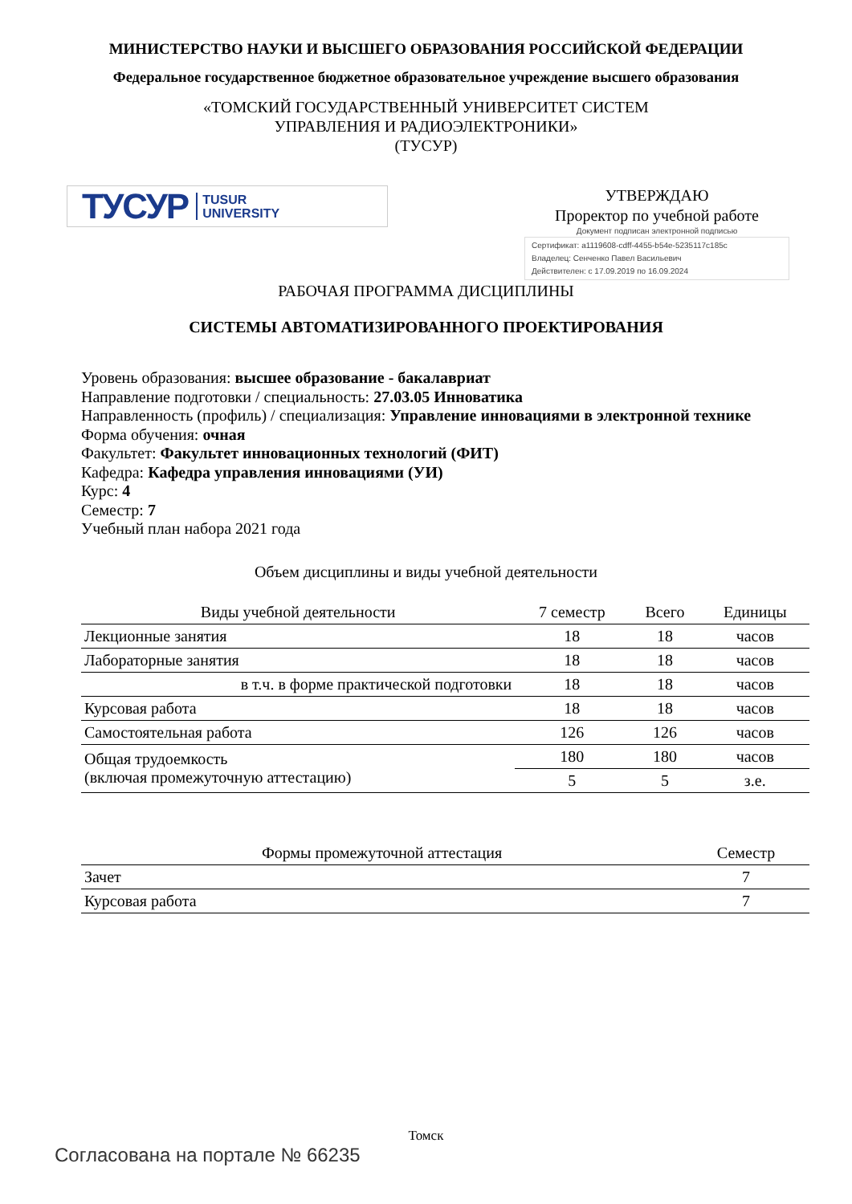МИНИСТЕРСТВО НАУКИ И ВЫСШЕГО ОБРАЗОВАНИЯ РОССИЙСКОЙ ФЕДЕРАЦИИ
Федеральное государственное бюджетное образовательное учреждение высшего образования
«ТОМСКИЙ ГОСУДАРСТВЕННЫЙ УНИВЕРСИТЕТ СИСТЕМ
УПРАВЛЕНИЯ И РАДИОЭЛЕКТРОНИКИ»
(ТУСУР)
ТУСУР TUSUR
UNIVERSITY
УТВЕРЖДАЮ
Проректор по учебной работе
Документ подписан электронной подписью
Сертификат: a1119608-cdff-4455-b54e-5235117c185c
Владелец: Сенченко Павел Васильевич
Действителен: с 17.09.2019 по 16.09.2024
РАБОЧАЯ ПРОГРАММА ДИСЦИПЛИНЫ
СИСТЕМЫ АВТОМАТИЗИРОВАННОГО ПРОЕКТИРОВАНИЯ
Уровень образования: высшее образование - бакалавриат
Направление подготовки / специальность: 27.03.05 Инноватика
Направленность (профиль) / специализация: Управление инновациями в электронной технике
Форма обучения: очная
Факультет: Факультет инновационных технологий (ФИТ)
Кафедра: Кафедра управления инновациями (УИ)
Курс: 4
Семестр: 7
Учебный план набора 2021 года
Объем дисциплины и виды учебной деятельности
| Виды учебной деятельности | 7 семестр | Всего | Единицы |
| --- | --- | --- | --- |
| Лекционные занятия | 18 | 18 | часов |
| Лабораторные занятия | 18 | 18 | часов |
| в т.ч. в форме практической подготовки | 18 | 18 | часов |
| Курсовая работа | 18 | 18 | часов |
| Самостоятельная работа | 126 | 126 | часов |
| Общая трудоемкость (включая промежуточную аттестацию) | 180 | 180 | часов |
| | 5 | 5 | з.е. |
| Формы промежуточной аттестация | Семестр |
| --- | --- |
| Зачет | 7 |
| Курсовая работа | 7 |
Томск
Согласована на портале № 66235